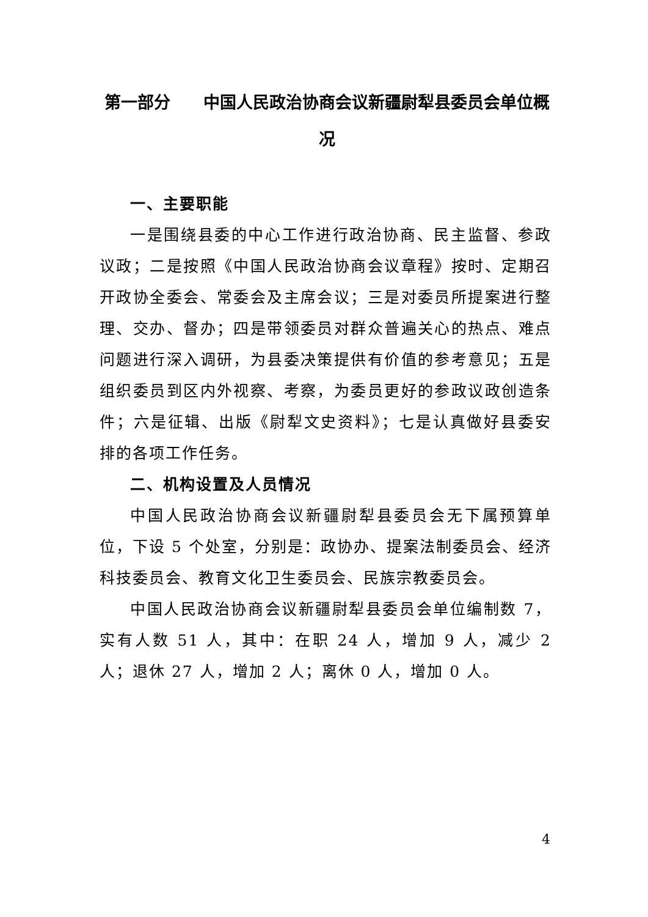第一部分　　中国人民政治协商会议新疆尉犁县委员会单位概况
一、主要职能
一是围绕县委的中心工作进行政治协商、民主监督、参政议政；二是按照《中国人民政治协商会议章程》按时、定期召开政协全委会、常委会及主席会议；三是对委员所提案进行整理、交办、督办；四是带领委员对群众普遍关心的热点、难点问题进行深入调研，为县委决策提供有价值的参考意见；五是组织委员到区内外视察、考察，为委员更好的参政议政创造条件；六是征辑、出版《尉犁文史资料》；七是认真做好县委安排的各项工作任务。
二、机构设置及人员情况
中国人民政治协商会议新疆尉犁县委员会无下属预算单位，下设 5 个处室，分别是：政协办、提案法制委员会、经济科技委员会、教育文化卫生委员会、民族宗教委员会。
中国人民政治协商会议新疆尉犁县委员会单位编制数 7，实有人数 51 人，其中：在职 24 人，增加 9 人，减少 2 人；退休 27 人，增加 2 人；离休 0 人，增加 0 人。
4